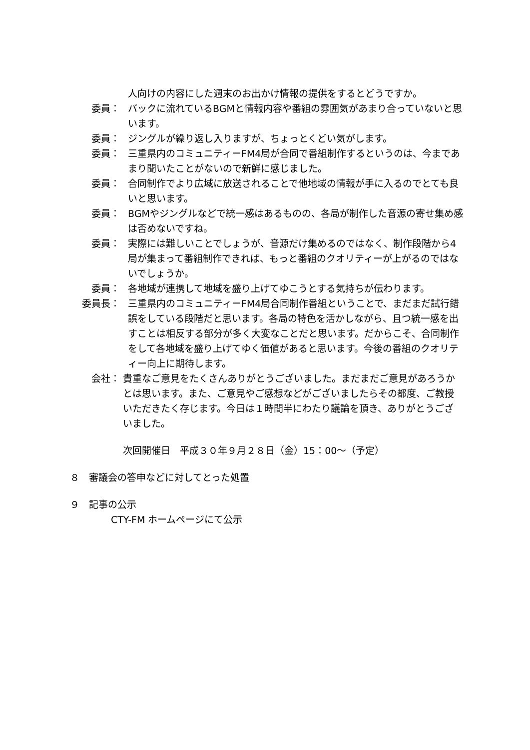人向けの内容にした週末のお出かけ情報の提供をするとどうですか。
委員： バックに流れているBGMと情報内容や番組の雰囲気があまり合っていないと思います。
委員： ジングルが繰り返し入りますが、ちょっとくどい気がします。
委員： 三重県内のコミュニティーFM4局が合同で番組制作するというのは、今まであまり聞いたことがないので新鮮に感じました。
委員： 合同制作でより広域に放送されることで他地域の情報が手に入るのでとても良いと思います。
委員： BGMやジングルなどで統一感はあるものの、各局が制作した音源の寄せ集め感は否めないですね。
委員： 実際には難しいことでしょうが、音源だけ集めるのではなく、制作段階から4局が集まって番組制作できれば、もっと番組のクオリティーが上がるのではないでしょうか。
委員： 各地域が連携して地域を盛り上げてゆこうとする気持ちが伝わります。
委員長： 三重県内のコミュニティーFM4局合同制作番組ということで、まだまだ試行錯誤をしている段階だと思います。各局の特色を活かしながら、且つ統一感を出すことは相反する部分が多く大変なことだと思います。だからこそ、合同制作をして各地域を盛り上げてゆく価値があると思います。今後の番組のクオリティー向上に期待します。
会社： 貴重なご意見をたくさんありがとうございました。まだまだご意見があろうかとは思います。また、ご意見やご感想などがございましたらその都度、ご教授いただきたく存じます。今日は１時間半にわたり議論を頂き、ありがとうございました。
次回開催日　平成３０年９月２８日（金）15：00～（予定）
８　審議会の答申などに対してとった処置
９　記事の公示
CTY-FM ホームページにて公示